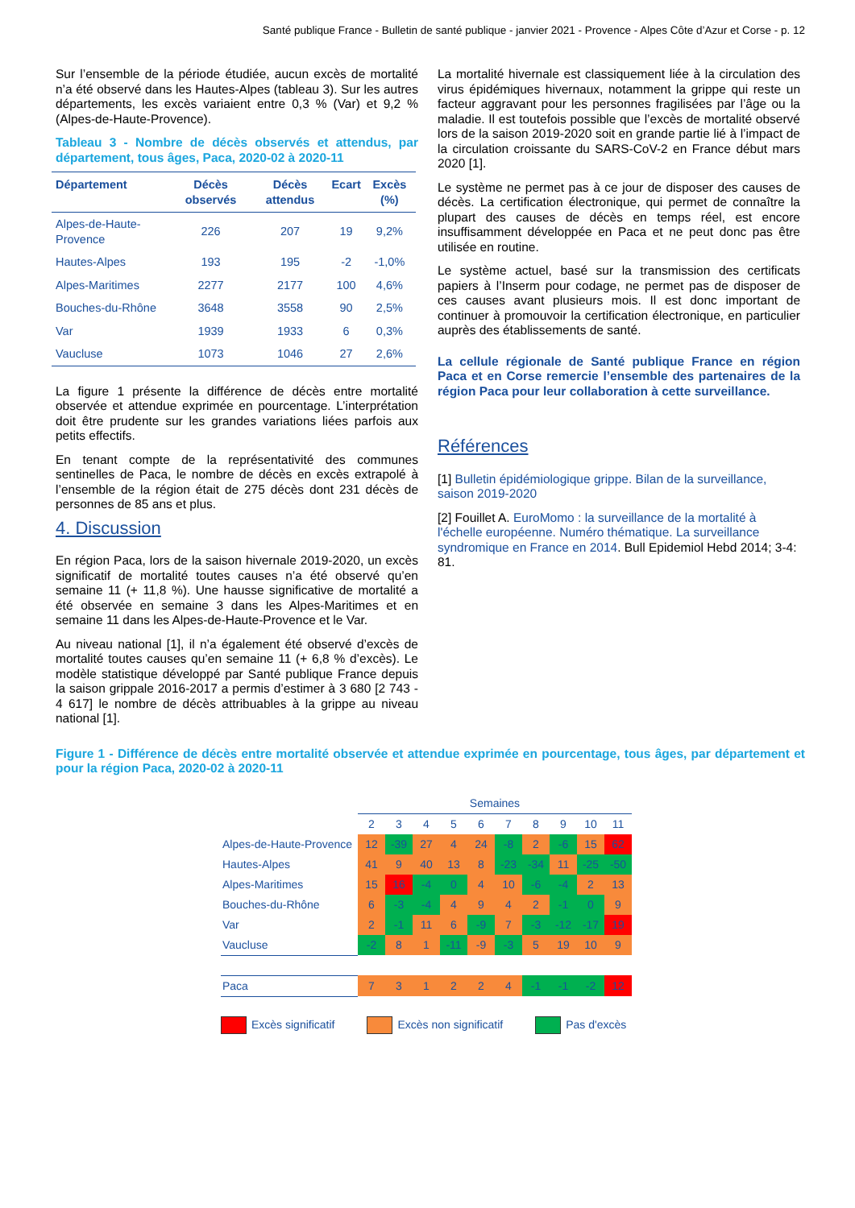Santé publique France - Bulletin de santé publique - janvier 2021 - Provence - Alpes Côte d’Azur et Corse - p. 12
Sur l’ensemble de la période étudiée, aucun excès de mortalité n’a été observé dans les Hautes-Alpes (tableau 3). Sur les autres départements, les excès variaient entre 0,3 % (Var) et 9,2 % (Alpes-de-Haute-Provence).
Tableau 3 - Nombre de décès observés et attendus, par département, tous âges, Paca, 2020-02 à 2020-11
| Département | Décès observés | Décès attendus | Ecart | Excès (%) |
| --- | --- | --- | --- | --- |
| Alpes-de-Haute-Provence | 226 | 207 | 19 | 9,2% |
| Hautes-Alpes | 193 | 195 | -2 | -1,0% |
| Alpes-Maritimes | 2277 | 2177 | 100 | 4,6% |
| Bouches-du-Rhône | 3648 | 3558 | 90 | 2,5% |
| Var | 1939 | 1933 | 6 | 0,3% |
| Vaucluse | 1073 | 1046 | 27 | 2,6% |
La figure 1 présente la différence de décès entre mortalité observée et attendue exprimée en pourcentage. L’interprétation doit être prudente sur les grandes variations liées parfois aux petits effectifs.
En tenant compte de la représentativité des communes sentinelles de Paca, le nombre de décès en excès extrapolé à l’ensemble de la région était de 275 décès dont 231 décès de personnes de 85 ans et plus.
4. Discussion
En région Paca, lors de la saison hivernale 2019-2020, un excès significatif de mortalité toutes causes n’a été observé qu’en semaine 11 (+ 11,8 %). Une hausse significative de mortalité a été observée en semaine 3 dans les Alpes-Maritimes et en semaine 11 dans les Alpes-de-Haute-Provence et le Var.
Au niveau national [1], il n’a également été observé d’excès de mortalité toutes causes qu’en semaine 11 (+ 6,8 % d’excès). Le modèle statistique développé par Santé publique France depuis la saison grippale 2016-2017 a permis d’estimer à 3 680 [2 743 - 4 617] le nombre de décès attribuables à la grippe au niveau national [1].
La mortalité hivernale est classiquement liée à la circulation des virus épidémiques hivernaux, notamment la grippe qui reste un facteur aggravant pour les personnes fragilisées par l’âge ou la maladie. Il est toutefois possible que l’excès de mortalité observé lors de la saison 2019-2020 soit en grande partie lié à l’impact de la circulation croissante du SARS-CoV-2 en France début mars 2020 [1].
Le système ne permet pas à ce jour de disposer des causes de décès. La certification électronique, qui permet de connaître la plupart des causes de décès en temps réel, est encore insuffisamment développée en Paca et ne peut donc pas être utilisée en routine.
Le système actuel, basé sur la transmission des certificats papiers à l’Inserm pour codage, ne permet pas de disposer de ces causes avant plusieurs mois. Il est donc important de continuer à promouvoir la certification électronique, en particulier auprès des établissements de santé.
La cellule régionale de Santé publique France en région Paca et en Corse remercie l’ensemble des partenaires de la région Paca pour leur collaboration à cette surveillance.
Références
[1] Bulletin épidémiologique grippe. Bilan de la surveillance, saison 2019-2020
[2] Fouillet A. EuroMomo : la surveillance de la mortalité à l'échelle européenne. Numéro thématique. La surveillance syndromique en France en 2014. Bull Epidemiol Hebd 2014; 3-4: 81.
Figure 1 - Différence de décès entre mortalité observée et attendue exprimée en pourcentage, tous âges, par département et pour la région Paca, 2020-02 à 2020-11
| | Semaines | | | | | | | | | |
| | 2 | 3 | 4 | 5 | 6 | 7 | 8 | 9 | 10 | 11 |
| Alpes-de-Haute-Provence | 12 | -39 | 27 | 4 | 24 | -8 | 2 | -6 | 15 | 62 |
| Hautes-Alpes | 41 | 9 | 40 | 13 | 8 | -23 | -34 | 11 | -25 | -50 |
| Alpes-Maritimes | 15 | 16 | -4 | 0 | 4 | 10 | -6 | -4 | 2 | 13 |
| Bouches-du-Rhône | 6 | -3 | -4 | 4 | 9 | 4 | 2 | -1 | 0 | 9 |
| Var | 2 | -1 | 11 | 6 | -9 | 7 | -3 | -12 | -17 | 19 |
| Vaucluse | -2 | 8 | 1 | -11 | -9 | -3 | 5 | 19 | 10 | 9 |
| Paca | 7 | 3 | 1 | 2 | 2 | 4 | -1 | -1 | -2 | 12 |
Excès significatif Excès non significatif Pas d'excès